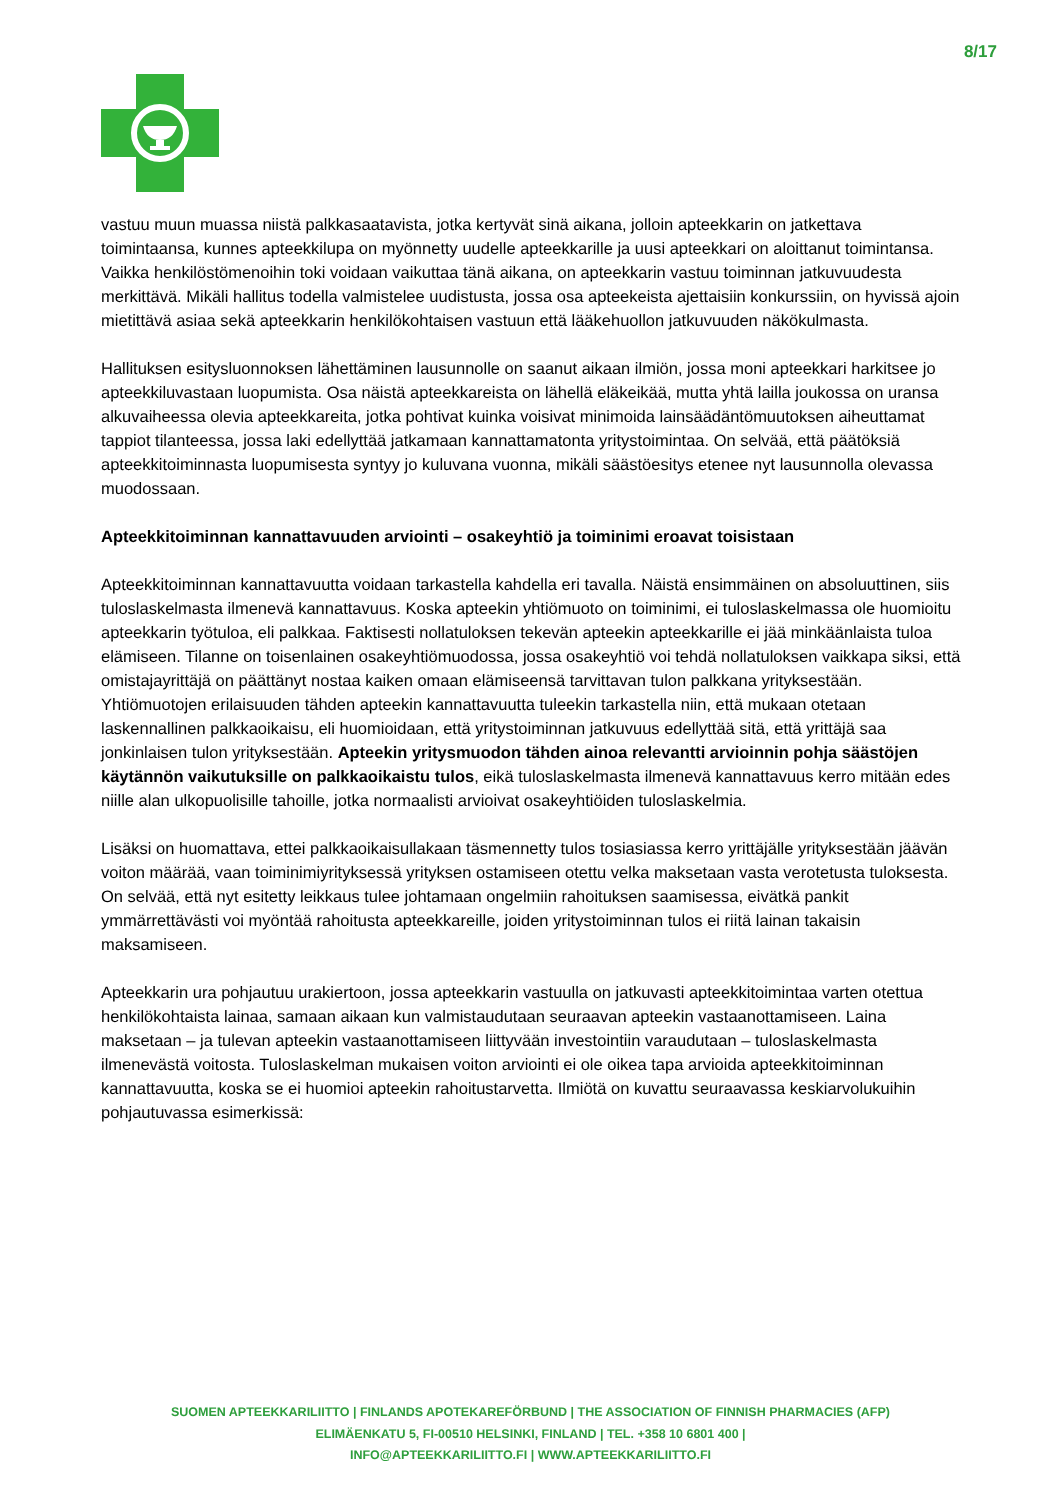8/17
vastuu muun muassa niistä palkkasaatavista, jotka kertyvät sinä aikana, jolloin apteekkarin on jatkettava toimintaansa, kunnes apteekkilupa on myönnetty uudelle apteekkarille ja uusi apteekkari on aloittanut toimintansa. Vaikka henkilöstömenoihin toki voidaan vaikuttaa tänä aikana, on apteekkarin vastuu toiminnan jatkuvuudesta merkittävä. Mikäli hallitus todella valmistelee uudistusta, jossa osa apteekeista ajettaisiin konkurssiin, on hyvissä ajoin mietittävä asiaa sekä apteekkarin henkilökohtaisen vastuun että lääkehuollon jatkuvuuden näkökulmasta.
Hallituksen esitysluonnoksen lähettäminen lausunnolle on saanut aikaan ilmiön, jossa moni apteekkari harkitsee jo apteekkiluvastaan luopumista. Osa näistä apteekkareista on lähellä eläkeikää, mutta yhtä lailla joukossa on uransa alkuvaiheessa olevia apteekkareita, jotka pohtivat kuinka voisivat minimoida lainsäädäntömuutoksen aiheuttamat tappiot tilanteessa, jossa laki edellyttää jatkamaan kannattamatonta yritystoimintaa. On selvää, että päätöksiä apteekkitoiminnasta luopumisesta syntyy jo kuluvana vuonna, mikäli säästöesitys etenee nyt lausunnolla olevassa muodossaan.
Apteekkitoiminnan kannattavuuden arviointi – osakeyhtiö ja toiminimi eroavat toisistaan
Apteekkitoiminnan kannattavuutta voidaan tarkastella kahdella eri tavalla. Näistä ensimmäinen on absoluuttinen, siis tuloslaskelmasta ilmenevä kannattavuus. Koska apteekin yhtiömuoto on toiminimi, ei tuloslaskelmassa ole huomioitu apteekkarin työtuloa, eli palkkaa. Faktisesti nollatuloksen tekevän apteekin apteekkarille ei jää minkäänlaista tuloa elämiseen. Tilanne on toisenlainen osakeyhtiömuodossa, jossa osakeyhtiö voi tehdä nollatuloksen vaikkapa siksi, että omistajayrittäjä on päättänyt nostaa kaiken omaan elämiseensä tarvittavan tulon palkkana yrityksestään. Yhtiömuotojen erilaisuuden tähden apteekin kannattavuutta tuleekin tarkastella niin, että mukaan otetaan laskennallinen palkkaoikaisu, eli huomioidaan, että yritystoiminnan jatkuvuus edellyttää sitä, että yrittäjä saa jonkinlaisen tulon yrityksestään. Apteekin yritysmuodon tähden ainoa relevantti arvioinnin pohja säästöjen käytännön vaikutuksille on palkkaoikaistu tulos, eikä tuloslaskelmasta ilmenevä kannattavuus kerro mitään edes niille alan ulkopuolisille tahoille, jotka normaalisti arvioivat osakeyhtiöiden tuloslaskelmia.
Lisäksi on huomattava, ettei palkkaoikaisullakaan täsmennetty tulos tosiasiassa kerro yrittäjälle yrityksestään jäävän voiton määrää, vaan toiminimiyrityksessä yrityksen ostamiseen otettu velka maksetaan vasta verotetusta tuloksesta. On selvää, että nyt esitetty leikkaus tulee johtamaan ongelmiin rahoituksen saamisessa, eivätkä pankit ymmärrettävästi voi myöntää rahoitusta apteekkareille, joiden yritystoiminnan tulos ei riitä lainan takaisin maksamiseen.
Apteekkarin ura pohjautuu urakiertoon, jossa apteekkarin vastuulla on jatkuvasti apteekkitoimintaa varten otettua henkilökohtaista lainaa, samaan aikaan kun valmistaudutaan seuraavan apteekin vastaanottamiseen. Laina maksetaan – ja tulevan apteekin vastaanottamiseen liittyvään investointiin varaudutaan – tuloslaskelmasta ilmenevästä voitosta. Tuloslaskelman mukaisen voiton arviointi ei ole oikea tapa arvioida apteekkitoiminnan kannattavuutta, koska se ei huomioi apteekin rahoitustarvetta. Ilmiötä on kuvattu seuraavassa keskiarvolukuihin pohjautuvassa esimerkissä:
SUOMEN APTEEKKARILIITTO | FINLANDS APOTEKAREFÖRBUND | THE ASSOCIATION OF FINNISH PHARMACIES (AFP)
ELIMÄENKATU 5, FI-00510 HELSINKI, FINLAND | TEL. +358 10 6801 400 |
INFO@APTEEKKARILIITTO.FI | WWW.APTEEKKARILIITTO.FI